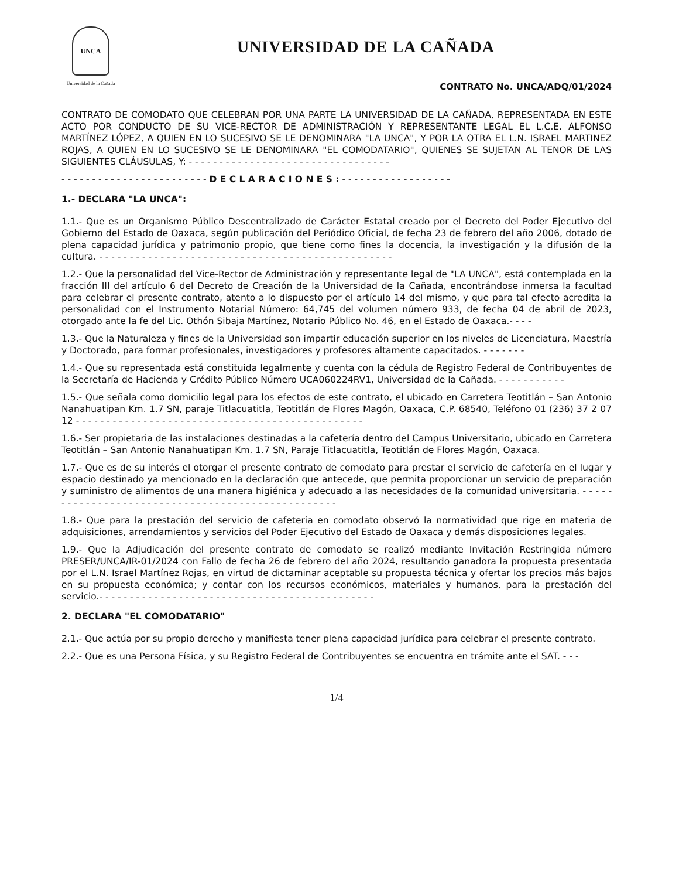UNCA
Universidad de la Cañada
UNIVERSIDAD DE LA CAÑADA
CONTRATO No. UNCA/ADQ/01/2024
CONTRATO DE COMODATO QUE CELEBRAN POR UNA PARTE LA UNIVERSIDAD DE LA CAÑADA, REPRESENTADA EN ESTE ACTO POR CONDUCTO DE SU VICE-RECTOR DE ADMINISTRACIÓN Y REPRESENTANTE LEGAL EL L.C.E. ALFONSO MARTÍNEZ LÓPEZ, A QUIEN EN LO SUCESIVO SE LE DENOMINARA "LA UNCA", Y POR LA OTRA EL L.N. ISRAEL MARTINEZ ROJAS, A QUIEN EN LO SUCESIVO SE LE DENOMINARA "EL COMODATARIO", QUIENES SE SUJETAN AL TENOR DE LAS SIGUIENTES CLÁUSULAS, Y: - - - - - - - - - - - - - - - - - - - - - - - - - - - - - - - - -
- - - - - - - - - - - - - - - - - - - - - - - - D E C L A R A C I O N E S : - - - - - - - - - - - - - - - - - -
1.- DECLARA "LA UNCA":
1.1.- Que es un Organismo Público Descentralizado de Carácter Estatal creado por el Decreto del Poder Ejecutivo del Gobierno del Estado de Oaxaca, según publicación del Periódico Oficial, de fecha 23 de febrero del año 2006, dotado de plena capacidad jurídica y patrimonio propio, que tiene como fines la docencia, la investigación y la difusión de la cultura. - - - - - - - - - - - - - - - - - - - - - - - - - - - - - - - - - - - - - - - - - - - - - - - -
1.2.- Que la personalidad del Vice-Rector de Administración y representante legal de "LA UNCA", está contemplada en la fracción III del artículo 6 del Decreto de Creación de la Universidad de la Cañada, encontrándose inmersa la facultad para celebrar el presente contrato, atento a lo dispuesto por el artículo 14 del mismo, y que para tal efecto acredita la personalidad con el Instrumento Notarial Número: 64,745 del volumen número 933, de fecha 04 de abril de 2023, otorgado ante la fe del Lic. Othón Sibaja Martínez, Notario Público No. 46, en el Estado de Oaxaca.- - - -
1.3.- Que la Naturaleza y fines de la Universidad son impartir educación superior en los niveles de Licenciatura, Maestría y Doctorado, para formar profesionales, investigadores y profesores altamente capacitados. - - - - - - -
1.4.- Que su representada está constituida legalmente y cuenta con la cédula de Registro Federal de Contribuyentes de la Secretaría de Hacienda y Crédito Público Número UCA060224RV1, Universidad de la Cañada. - - - - - - - - - - -
1.5.- Que señala como domicilio legal para los efectos de este contrato, el ubicado en Carretera Teotitlán – San Antonio Nanahuatipan Km. 1.7 SN, paraje Titlacuatitla, Teotitlán de Flores Magón, Oaxaca, C.P. 68540, Teléfono 01 (236) 37 2 07 12 - - - - - - - - - - - - - - - - - - - - - - - - - - - - - - - - - - - - - - - - - - - - - - -
1.6.- Ser propietaria de las instalaciones destinadas a la cafetería dentro del Campus Universitario, ubicado en Carretera Teotitlán – San Antonio Nanahuatipan Km. 1.7 SN, Paraje Titlacuatitla, Teotitlán de Flores Magón, Oaxaca.
1.7.- Que es de su interés el otorgar el presente contrato de comodato para prestar el servicio de cafetería en el lugar y espacio destinado ya mencionado en la declaración que antecede, que permita proporcionar un servicio de preparación y suministro de alimentos de una manera higiénica y adecuado a las necesidades de la comunidad universitaria. - - - - - - - - - - - - - - - - - - - - - - - - - - - - - - - - - - - - - - - - - - - - - - - - - -
1.8.- Que para la prestación del servicio de cafetería en comodato observó la normatividad que rige en materia de adquisiciones, arrendamientos y servicios del Poder Ejecutivo del Estado de Oaxaca y demás disposiciones legales.
1.9.- Que la Adjudicación del presente contrato de comodato se realizó mediante Invitación Restringida número PRESER/UNCA/IR-01/2024 con Fallo de fecha 26 de febrero del año 2024, resultando ganadora la propuesta presentada por el L.N. Israel Martínez Rojas, en virtud de dictaminar aceptable su propuesta técnica y ofertar los precios más bajos en su propuesta económica; y contar con los recursos económicos, materiales y humanos, para la prestación del servicio.- - - - - - - - - - - - - - - - - - - - - - - - - - - - - - - - - - - - - - - - - - - - -
2. DECLARA "EL COMODATARIO"
2.1.- Que actúa por su propio derecho y manifiesta tener plena capacidad jurídica para celebrar el presente contrato.
2.2.- Que es una Persona Física, y su Registro Federal de Contribuyentes se encuentra en trámite ante el SAT. - - -
1/4